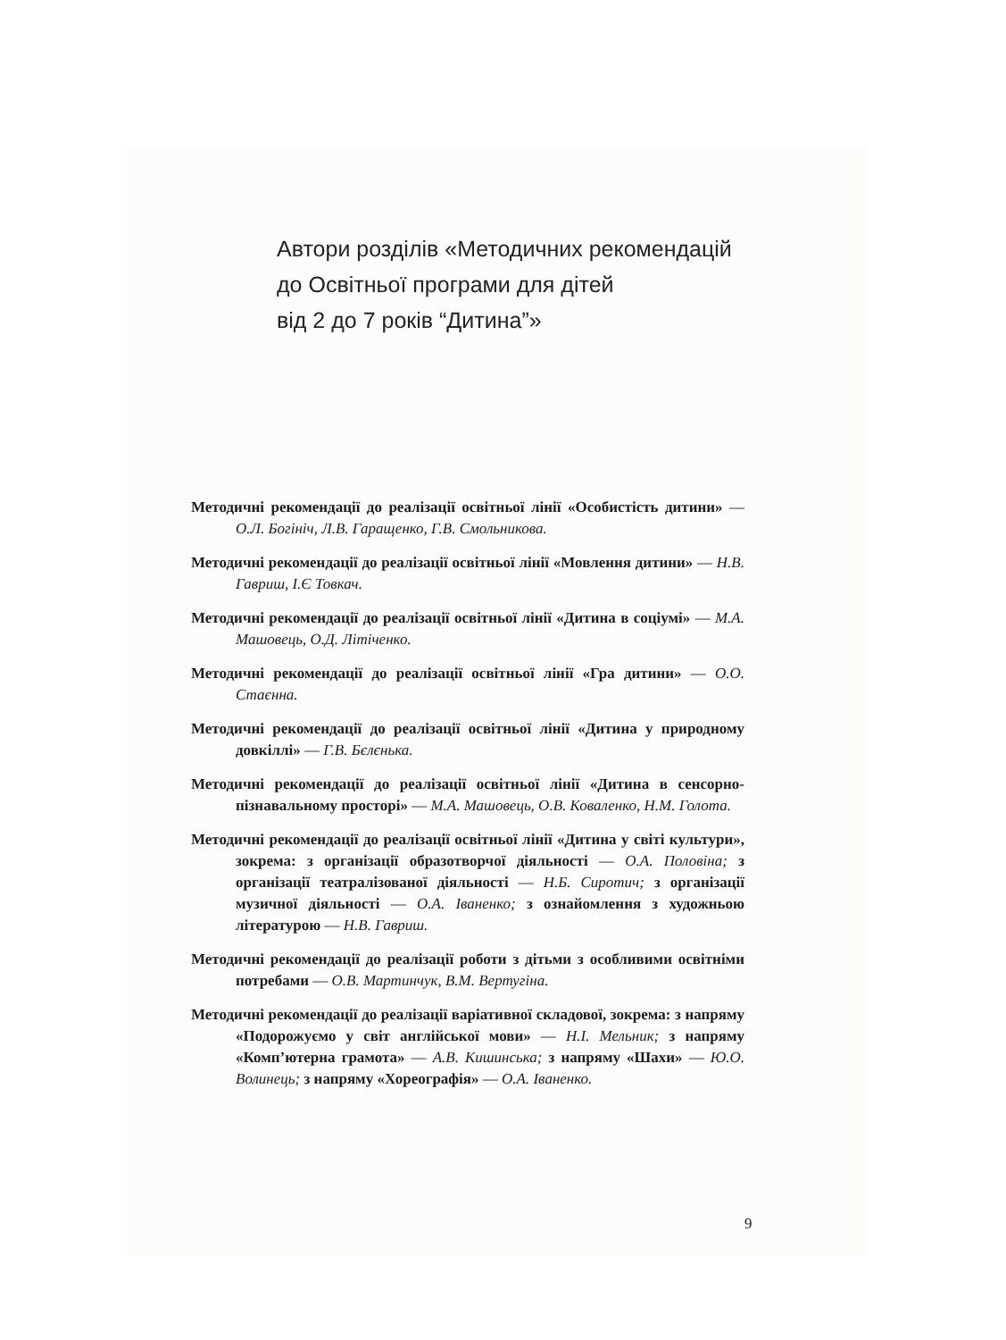Автори розділів «Методичних рекомендацій
до Освітньої програми для дітей
від 2 до 7 років “Дитина”»
Методичні рекомендації до реалізації освітньої лінії «Особистість дитини» — О.Л. Богініч, Л.В. Гаращенко, Г.В. Смольникова.
Методичні рекомендації до реалізації освітньої лінії «Мовлення дитини» — Н.В. Гавриш, І.Є Товкач.
Методичні рекомендації до реалізації освітньої лінії «Дитина в соціумі» — М.А. Машовець, О.Д. Літіченко.
Методичні рекомендації до реалізації освітньої лінії «Гра дитини» — О.О. Стаєнна.
Методичні рекомендації до реалізації освітньої лінії «Дитина у природному довкіллі» — Г.В. Бєлєнька.
Методичні рекомендації до реалізації освітньої лінії «Дитина в сенсорно-пізнавальному просторі» — М.А. Машовець, О.В. Коваленко, Н.М. Голота.
Методичні рекомендації до реалізації освітньої лінії «Дитина у світі культури», зокрема: з організації образотворчої діяльності — О.А. Половіна; з організації театралізованої діяльності — Н.Б. Сиротич; з організації музичної діяльності — О.А. Іваненко; з ознайомлення з художньою літературою — Н.В. Гавриш.
Методичні рекомендації до реалізації роботи з дітьми з особливими освітніми потребами — О.В. Мартинчук, В.М. Вертугіна.
Методичні рекомендації до реалізації варіативної складової, зокрема: з напряму «Подорожуємо у світ англійської мови» — Н.І. Мельник; з напряму «Комп’ютерна грамота» — А.В. Кишинська; з напряму «Шахи» — Ю.О. Волинець; з напряму «Хореографія» — О.А. Іваненко.
9